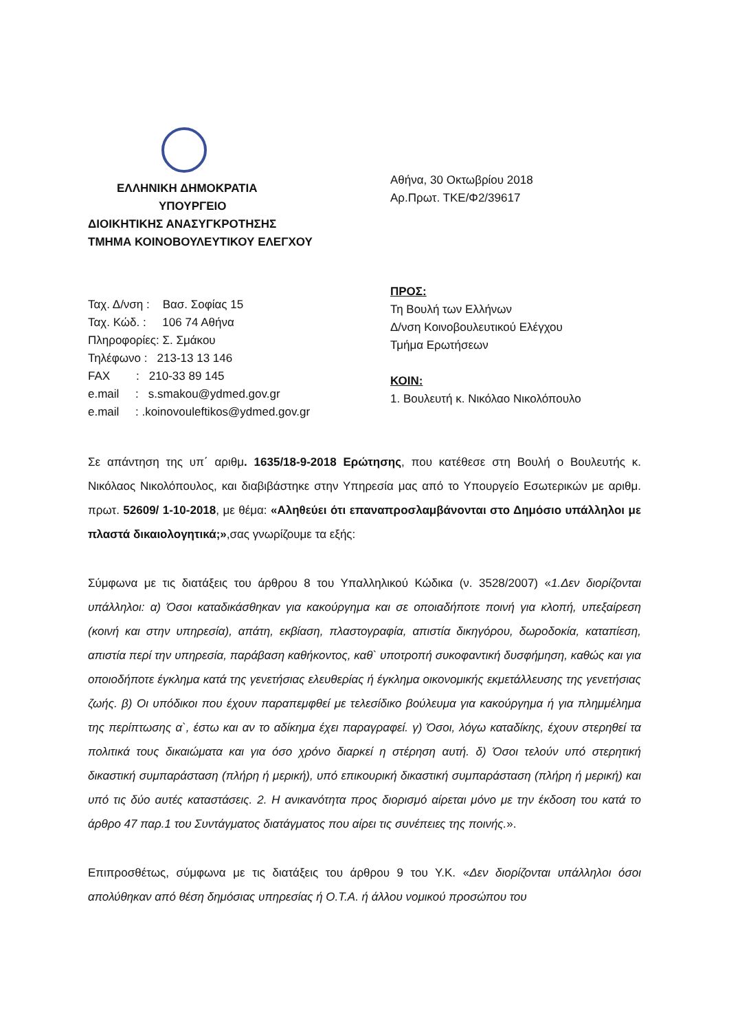ΕΛΛΗΝΙΚΗ ΔΗΜΟΚΡΑΤΙΑ
ΥΠΟΥΡΓΕΙΟ
ΔΙΟΙΚΗΤΙΚΗΣ ΑΝΑΣΥΓΚΡΟΤΗΣΗΣ
ΤΜΗΜΑ ΚΟΙΝΟΒΟΥΛΕΥΤΙΚΟΥ ΕΛΕΓΧΟΥ
Ταχ. Δ/νση : Βασ. Σοφίας 15
Ταχ. Κώδ. : 106 74 Αθήνα
Πληροφορίες: Σ. Σμάκου
Τηλέφωνο : 213-13 13 146
FAX : 210-33 89 145
e.mail : s.smakou@ydmed.gov.gr
e.mail : .koinovouleftikos@ydmed.gov.gr
Αθήνα, 30 Οκτωβρίου 2018
Αρ.Πρωτ. ΤΚΕ/Φ2/39617
ΠΡΟΣ:
Τη Βουλή των Ελλήνων
Δ/νση Κοινοβουλευτικού Ελέγχου
Τμήμα Ερωτήσεων
ΚΟΙΝ:
1. Βουλευτή κ. Νικόλαο Νικολόπουλο
Σε απάντηση της υπ΄ αριθμ. 1635/18-9-2018 Ερώτησης, που κατέθεσε στη Βουλή ο Βουλευτής κ. Νικόλαος Νικολόπουλος, και διαβιβάστηκε στην Υπηρεσία μας από το Υπουργείο Εσωτερικών με αριθμ. πρωτ. 52609/ 1-10-2018, με θέμα: «Αληθεύει ότι επαναπροσλαμβάνονται στο Δημόσιο υπάλληλοι με πλαστά δικαιολογητικά;»,σας γνωρίζουμε τα εξής:
Σύμφωνα με τις διατάξεις του άρθρου 8 του Υπαλληλικού Κώδικα (ν. 3528/2007) «1.Δεν διορίζονται υπάλληλοι: α) Όσοι καταδικάσθηκαν για κακούργημα και σε οποιαδήποτε ποινή για κλοπή, υπεξαίρεση (κοινή και στην υπηρεσία), απάτη, εκβίαση, πλαστογραφία, απιστία δικηγόρου, δωροδοκία, καταπίεση, απιστία περί την υπηρεσία, παράβαση καθήκοντος, καθ` υποτροπή συκοφαντική δυσφήμηση, καθώς και για οποιοδήποτε έγκλημα κατά της γενετήσιας ελευθερίας ή έγκλημα οικονομικής εκμετάλλευσης της γενετήσιας ζωής. β) Οι υπόδικοι που έχουν παραπεμφθεί με τελεσίδικο βούλευμα για κακούργημα ή για πλημμέλημα της περίπτωσης α`, έστω και αν το αδίκημα έχει παραγραφεί. γ) Όσοι, λόγω καταδίκης, έχουν στερηθεί τα πολιτικά τους δικαιώματα και για όσο χρόνο διαρκεί η στέρηση αυτή. δ) Όσοι τελούν υπό στερητική δικαστική συμπαράσταση (πλήρη ή μερική), υπό επικουρική δικαστική συμπαράσταση (πλήρη ή μερική) και υπό τις δύο αυτές καταστάσεις. 2. Η ανικανότητα προς διορισμό αίρεται μόνο με την έκδοση του κατά το άρθρο 47 παρ.1 του Συντάγματος διατάγματος που αίρει τις συνέπειες της ποινής.».
Επιπροσθέτως, σύμφωνα με τις διατάξεις του άρθρου 9 του Υ.Κ. «Δεν διορίζονται υπάλληλοι όσοι απολύθηκαν από θέση δημόσιας υπηρεσίας ή Ο.Τ.Α. ή άλλου νομικού προσώπου του